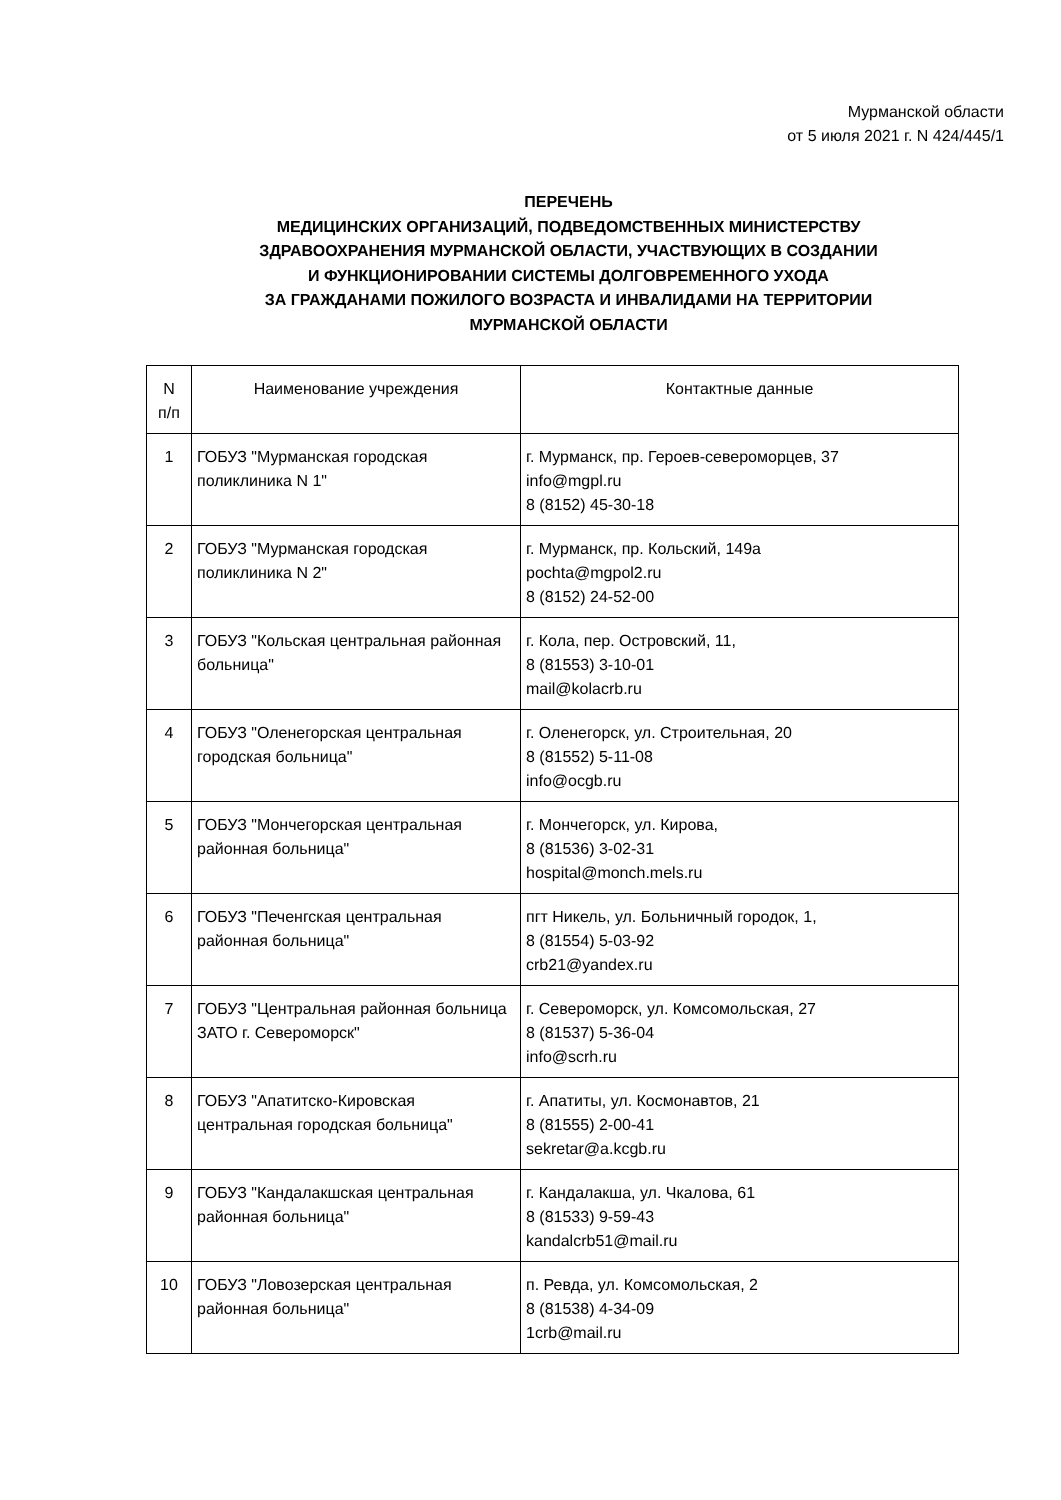Мурманской области
от 5 июля 2021 г. N 424/445/1
ПЕРЕЧЕНЬ
МЕДИЦИНСКИХ ОРГАНИЗАЦИЙ, ПОДВЕДОМСТВЕННЫХ МИНИСТЕРСТВУ
ЗДРАВООХРАНЕНИЯ МУРМАНСКОЙ ОБЛАСТИ, УЧАСТВУЮЩИХ В СОЗДАНИИ
И ФУНКЦИОНИРОВАНИИ СИСТЕМЫ ДОЛГОВРЕМЕННОГО УХОДА
ЗА ГРАЖДАНАМИ ПОЖИЛОГО ВОЗРАСТА И ИНВАЛИДАМИ НА ТЕРРИТОРИИ
МУРМАНСКОЙ ОБЛАСТИ
| N п/п | Наименование учреждения | Контактные данные |
| --- | --- | --- |
| 1 | ГОБУЗ "Мурманская городская поликлиника N 1" | г. Мурманск, пр. Героев-североморцев, 37 info@mgpl.ru 8 (8152) 45-30-18 |
| 2 | ГОБУЗ "Мурманская городская поликлиника N 2" | г. Мурманск, пр. Кольский, 149а pochta@mgpol2.ru 8 (8152) 24-52-00 |
| 3 | ГОБУЗ "Кольская центральная районная больница" | г. Кола, пер. Островский, 11, 8 (81553) 3-10-01 mail@kolacrb.ru |
| 4 | ГОБУЗ "Оленегорская центральная городская больница" | г. Оленегорск, ул. Строительная, 20 8 (81552) 5-11-08 info@ocgb.ru |
| 5 | ГОБУЗ "Мончегорская центральная районная больница" | г. Мончегорск, ул. Кирова, 8 (81536) 3-02-31 hospital@monch.mels.ru |
| 6 | ГОБУЗ "Печенгская центральная районная больница" | пгт Никель, ул. Больничный городок, 1, 8 (81554) 5-03-92 crb21@yandex.ru |
| 7 | ГОБУЗ "Центральная районная больница ЗАТО г. Североморск" | г. Североморск, ул. Комсомольская, 27 8 (81537) 5-36-04 info@scrh.ru |
| 8 | ГОБУЗ "Апатитско-Кировская центральная городская больница" | г. Апатиты, ул. Космонавтов, 21 8 (81555) 2-00-41 sekretar@a.kcgb.ru |
| 9 | ГОБУЗ "Кандалакшская центральная районная больница" | г. Кандалакша, ул. Чкалова, 61 8 (81533) 9-59-43 kandalcrb51@mail.ru |
| 10 | ГОБУЗ "Ловозерская центральная районная больница" | п. Ревда, ул. Комсомольская, 2 8 (81538) 4-34-09 1crb@mail.ru |